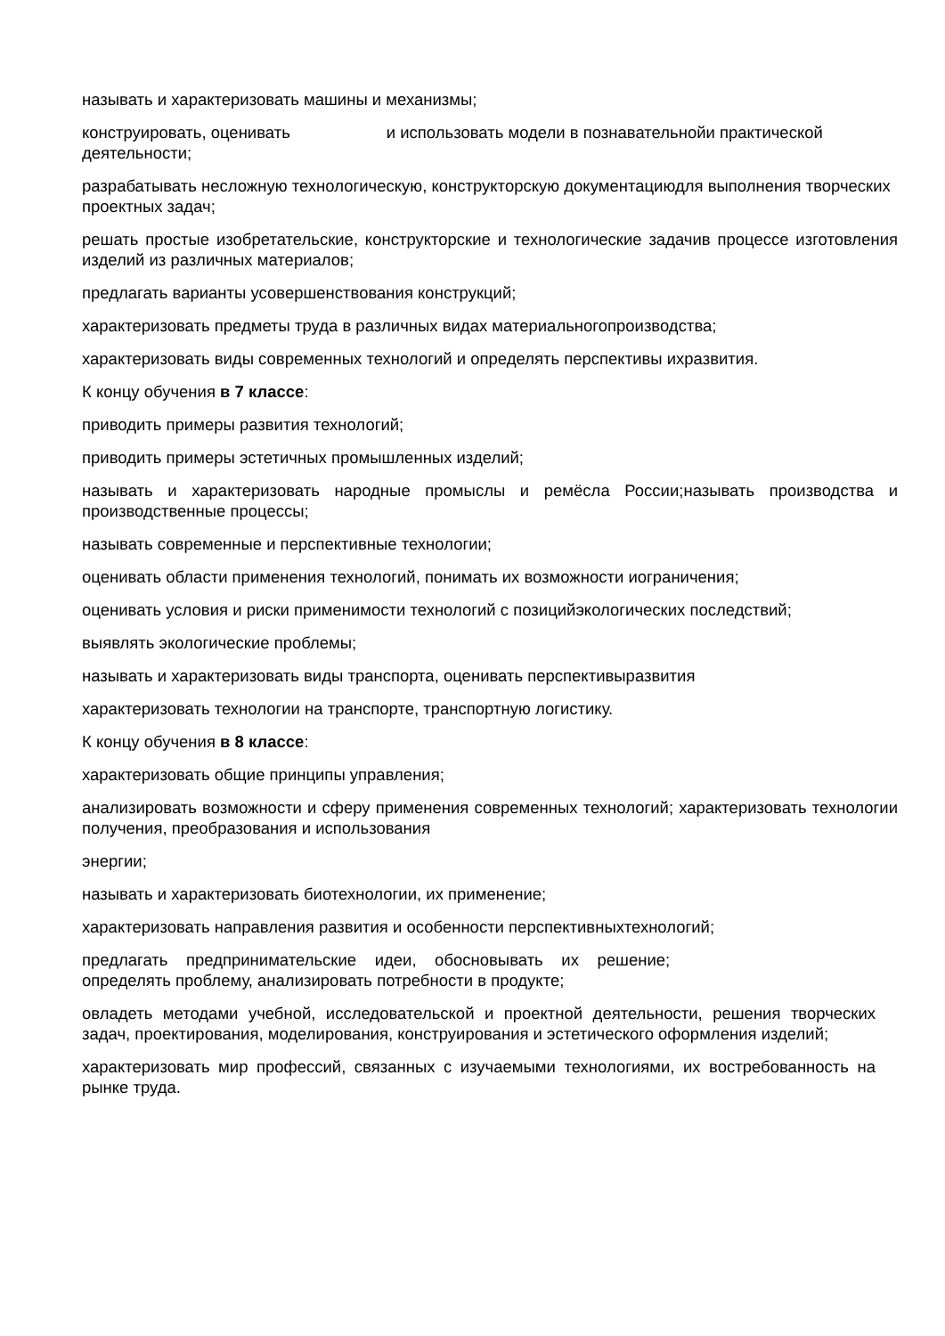называть и характеризовать машины и механизмы;
конструировать, оценивать и использовать модели в познавательнойи практической деятельности;
разрабатывать несложную технологическую, конструкторскую документациюдля выполнения творческих проектных задач;
решать простые изобретательские, конструкторские и технологические задачив процессе изготовления изделий из различных материалов;
предлагать варианты усовершенствования конструкций;
характеризовать предметы труда в различных видах материальногопроизводства;
характеризовать виды современных технологий и определять перспективы ихразвития.
К концу обучения в 7 классе:
приводить примеры развития технологий;
приводить примеры эстетичных промышленных изделий;
называть и характеризовать народные промыслы и ремёсла России;называть производства и производственные процессы;
называть современные и перспективные технологии;
оценивать области применения технологий, понимать их возможности иограничения;
оценивать условия и риски применимости технологий с позицийэкологических последствий;
выявлять экологические проблемы;
называть и характеризовать виды транспорта, оценивать перспективыразвития
характеризовать технологии на транспорте, транспортную логистику.
К концу обучения в 8 классе:
характеризовать общие принципы управления;
анализировать возможности и сферу применения современных технологий; характеризовать технологии получения, преобразования и использования
энергии;
называть и характеризовать биотехнологии, их применение;
характеризовать направления развития и особенности перспективныхтехнологий;
предлагать предпринимательские идеи, обосновывать их решение;
определять проблему, анализировать потребности в продукте;
овладеть методами учебной, исследовательской и проектной деятельности, решения творческих задач, проектирования, моделирования, конструирования и эстетического оформления изделий;
характеризовать мир профессий, связанных с изучаемыми технологиями, их востребованность на рынке труда.